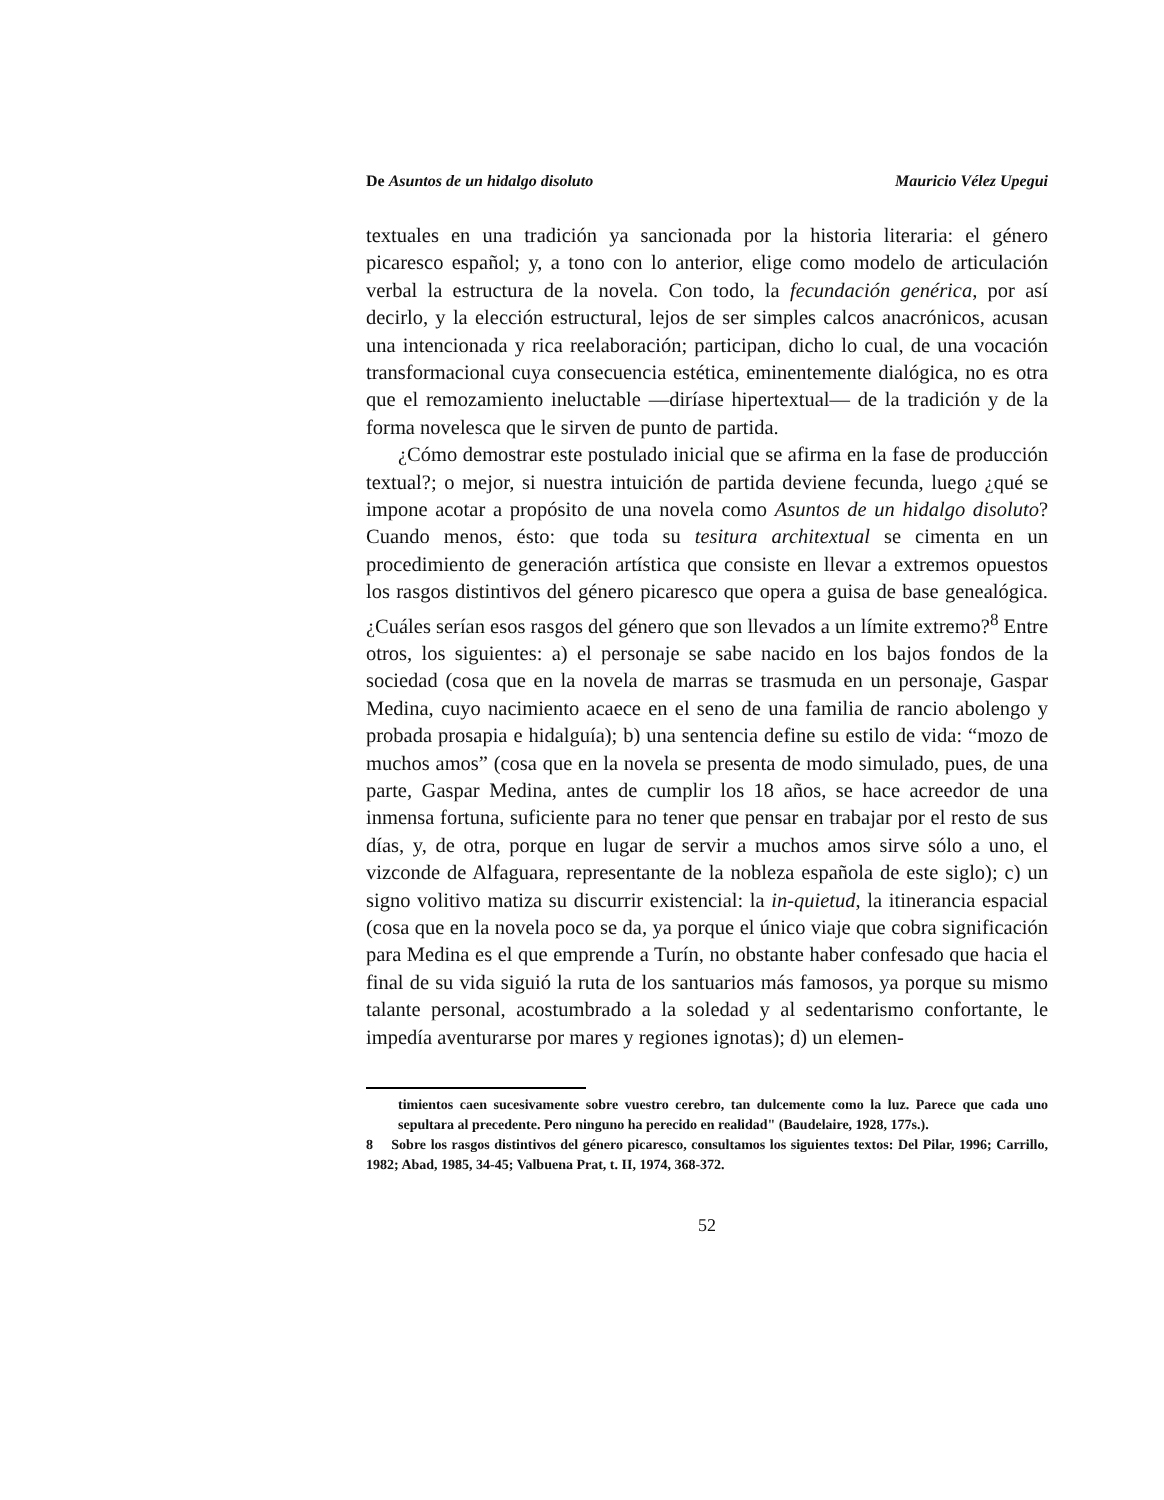De Asuntos de un hidalgo disoluto Mauricio Vélez Upegui
textuales en una tradición ya sancionada por la historia literaria: el género picaresco español; y, a tono con lo anterior, elige como modelo de articulación verbal la estructura de la novela. Con todo, la fecundación genérica, por así decirlo, y la elección estructural, lejos de ser simples calcos anacrónicos, acusan una intencionada y rica reelaboración; participan, dicho lo cual, de una vocación transformacional cuya consecuencia estética, eminentemente dialógica, no es otra que el remozamiento ineluctable —diríase hipertextual— de la tradición y de la forma novelesca que le sirven de punto de partida.
¿Cómo demostrar este postulado inicial que se afirma en la fase de producción textual?; o mejor, si nuestra intuición de partida deviene fecunda, luego ¿qué se impone acotar a propósito de una novela como Asuntos de un hidalgo disoluto? Cuando menos, ésto: que toda su tesitura architextual se cimenta en un procedimiento de generación artística que consiste en llevar a extremos opuestos los rasgos distintivos del género picaresco que opera a guisa de base genealógica. ¿Cuáles serían esos rasgos del género que son llevados a un límite extremo?<sup>8</sup> Entre otros, los siguientes: a) el personaje se sabe nacido en los bajos fondos de la sociedad (cosa que en la novela de marras se trasmuda en un personaje, Gaspar Medina, cuyo nacimiento acaece en el seno de una familia de rancio abolengo y probada prosapia e hidalguía); b) una sentencia define su estilo de vida: “mozo de muchos amos” (cosa que en la novela se presenta de modo simulado, pues, de una parte, Gaspar Medina, antes de cumplir los 18 años, se hace acreedor de una inmensa fortuna, suficiente para no tener que pensar en trabajar por el resto de sus días, y, de otra, porque en lugar de servir a muchos amos sirve sólo a uno, el vizconde de Alfaguara, representante de la nobleza española de este siglo); c) un signo volitivo matiza su discurrir existencial: la in-quietud, la itinerancia espacial (cosa que en la novela poco se da, ya porque el único viaje que cobra significación para Medina es el que emprende a Turín, no obstante haber confesado que hacia el final de su vida siguió la ruta de los santuarios más famosos, ya porque su mismo talante personal, acostumbrado a la soledad y al sedentarismo confortante, le impedía aventurarse por mares y regiones ignotas); d) un elemen-
timientos caen sucesivamente sobre vuestro cerebro, tan dulcemente como la luz. Parece que cada uno sepultara al precedente. Pero ninguno ha perecido en realidad" (Baudelaire, 1928, 177s.).
8 Sobre los rasgos distintivos del género picaresco, consultamos los siguientes textos: Del Pilar, 1996; Carrillo, 1982; Abad, 1985, 34-45; Valbuena Prat, t. II, 1974, 368-372.
52